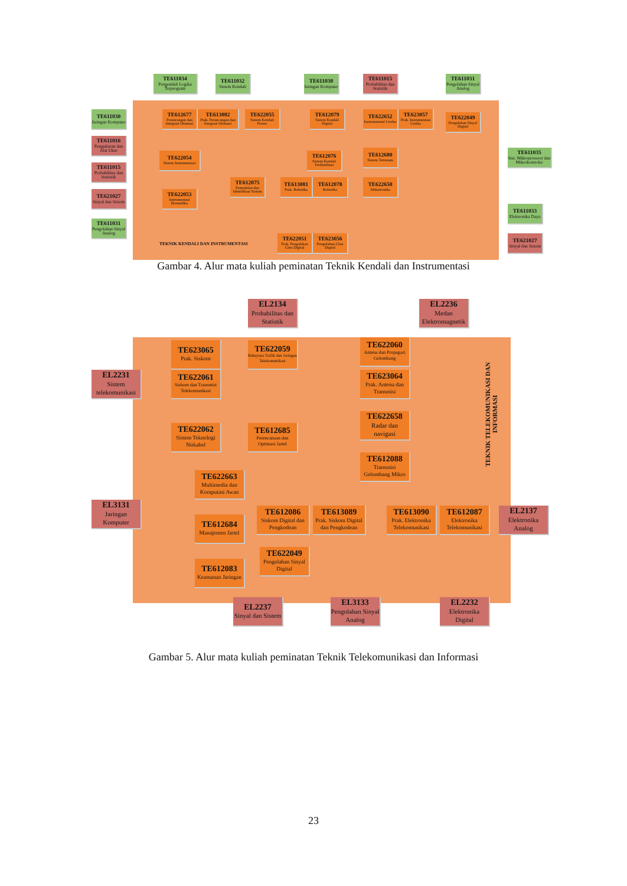TE611034
Pengendali Logika Terprogram
TE611032
Sistem Kendali
TE611030
Jaringan Komputer
TE611015
Probabilitas dan Statistik
TE611031
Pengolahan Sinyal Analog
TE611030
Jaringan Komputer
TE612677
Perancangan dan Integrasi Otomasi
TE613082
Prak. Perancangan dan Integrasi Otomasi
TE622055
Sistem Kendali Proses
TE612079
Sistem Kendali Digital
TE622652
Instrumentasi Cerdas
TE623057
Prak. Instrumentasi Cerdas
TE622049
Pengolahan Sinyal Digital
TE611016
Pengukuran dan Alat Ukur
TE622054
Sistem Instrumentasi
TE612076
Sistem Kendali Terdistribusi
TE612680
Sistem Tertanam
TE611035
Sist. Mikroprosesor dan Mikrokontroler
TE611015
Probabilitas dan Statistik
TE612075
Pemodelan dan Identifikasi Sistem
TE613081
Prak. Robotika
TE612078
Robotika
TE622650
Mekatronika
TE621027
Sinyal dan Sistem
TE622053
Instrumentasi Biomedika
TE611033
Elektronika Daya
TE611031
Pengolahan Sinyal Analog
TEKNIK KENDALI DAN INSTRUMENTASI
TE622051
Prak. Pengolahan Citra Digital
TE623056
Pengolahan Citra Digital
TE621027
Sinyal dan Sistem
Gambar 4. Alur mata kuliah peminatan Teknik Kendali dan Instrumentasi
EL2134
Probabilitas dan Statistik
EL2236
Medan Elektromagnetik
TE623065
Prak. Siskom
TE622059
Rekayasa Trafik dan Jaringan Telekomunikasi
TE622060
Antena dan Propagasi Gelombang
TEKNIK TELEKOMUNIKASI DAN INFORMASI
EL2231
Sistem telekomunikasi
TE622061
Siskom dan Transmisi Telekomunikasi
TE623064
Prak. Antena dan Transmisi
TE622658
Radar dan navigasi
TE622062
Sistem Teknologi Nirkabel
TE612685
Perencanaan dan Optimasi Jartel
TE612088
Transmisi Gelombang Mikro
TE622663
Multimedia dan Komputasi Awan
EL3131
Jaringan Komputer
TE612086
Siskom Digital dan Pengkodean
TE613089
Prak. Siskom Digital dan Pengkodean
TE613090
Prak. Elektronika Telekomunikasi
TE612087
Elektronika Telekomunikasi
EL2137
Elektronika Analog
TE612684
Manajemen Jartel
TE622049
Pengolahan Sinyal Digital
TE612083
Keamanan Jaringan
EL2237
Sinyal dan Sistem
EL3133
Pengolahan Sinyal Analog
EL2232
Elektronika Digital
Gambar 5. Alur mata kuliah peminatan Teknik Telekomunikasi dan Informasi
23